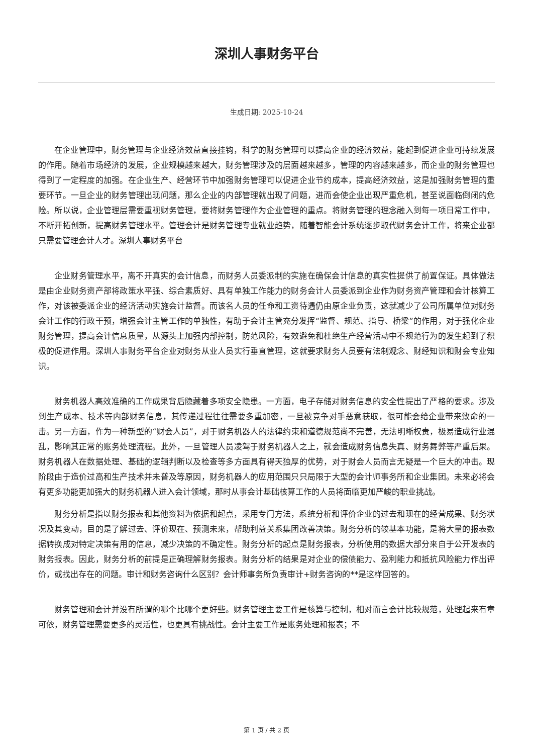深圳人事财务平台
生成日期: 2025-10-24
在企业管理中，财务管理与企业经济效益直接挂钩，科学的财务管理可以提高企业的经济效益，能起到促进企业可持续发展的作用。随着市场经济的发展，企业规模越来越大，财务管理涉及的层面越来越多，管理的内容越来越多，而企业的财务管理也得到了一定程度的加强。在企业生产、经营环节中加强财务管理可以促进企业节约成本，提高经济效益，这是加强财务管理的重要环节。一旦企业的财务管理出现问题，那么企业的内部管理就出现了问题，进而会使企业出现严重危机，甚至说面临倒闭的危险。所以说，企业管理层需要重视财务管理，要将财务管理作为企业管理的重点。将财务管理的理念融入到每一项日常工作中，不断开拓创新，提高财务管理水平。管理会计是财务管理专业就业趋势，随着智能会计系统逐步取代财务会计工作，将来企业都只需要管理会计人才。深圳人事财务平台
企业财务管理水平，离不开真实的会计信息，而财务人员委派制的实施在确保会计信息的真实性提供了前置保证。具体做法是由企业财务资产部将政策水平强、综合素质好、具有单独工作能力的财务会计人员委派到企业作为财务资产管理和会计核算工作，对该被委派企业的经济活动实施会计监督。而该名人员的任命和工资待遇仍由原企业负责，这就减少了公司所属单位对财务会计工作的行政干预，增强会计主管工作的单独性，有助于会计主管充分发挥“监督、规范、指导、桥梁”的作用，对于强化企业财务管理，提高会计信息质量，从源头上加强内部控制，防范风险，有效避免和杜绝生产经营活动中不规范行为的发生起到了积极的促进作用。深圳人事财务平台企业对财务从业人员实行垂直管理，这就要求财务人员要有法制观念、财经知识和财会专业知识。
财务机器人高效准确的工作成果背后隐藏着多项安全隐患。一方面，电子存储对财务信息的安全性提出了严格的要求。涉及到生产成本、技术等内部财务信息，其传递过程往往需要多重加密，一旦被竞争对手恶意获取，很可能会给企业带来致命的一击。另一方面，作为一种新型的“财会人员”，对于财务机器人的法律约束和道德规范尚不完善，无法明晰权责，极易造成行业混乱，影响其正常的账务处理流程。此外，一旦管理人员凌驾于财务机器人之上，就会造成财务信息失真、财务舞弊等严重后果。财务机器人在数据处理、基础的逻辑判断以及检查等多方面具有得天独厚的优势，对于财会人员而言无疑是一个巨大的冲击。现阶段由于造价过高和生产技术并未普及等原因，财务机器人的应用范围只只局限于大型的会计师事务所和企业集团。未来必将会有更多功能更加强大的财务机器人进入会计领域，那时从事会计基础核算工作的人员将面临更加严峻的职业挑战。
财务分析是指以财务报表和其他资料为依据和起点，采用专门方法，系统分析和评价企业的过去和现在的经营成果、财务状况及其变动，目的是了解过去、评价现在、预测未来，帮助利益关系集团改善决策。财务分析的较基本功能，是将大量的报表数据转换成对特定决策有用的信息，减少决策的不确定性。财务分析的起点是财务报表，分析使用的数据大部分来自于公开发表的财务报表。因此，财务分析的前提是正确理解财务报表。财务分析的结果是对企业的偿债能力、盈利能力和抵抗风险能力作出评价，或找出存在的问题。审计和财务咨询什么区别？会计师事务所负责审计+财务咨询的**是这样回答的。
财务管理和会计并没有所谓的哪个比哪个更好些。财务管理主要工作是核算与控制，相对而言会计比较规范，处理起来有章可依，财务管理需要更多的灵活性，也更具有挑战性。会计主要工作是账务处理和报表；不
第 1 页 / 共 2 页